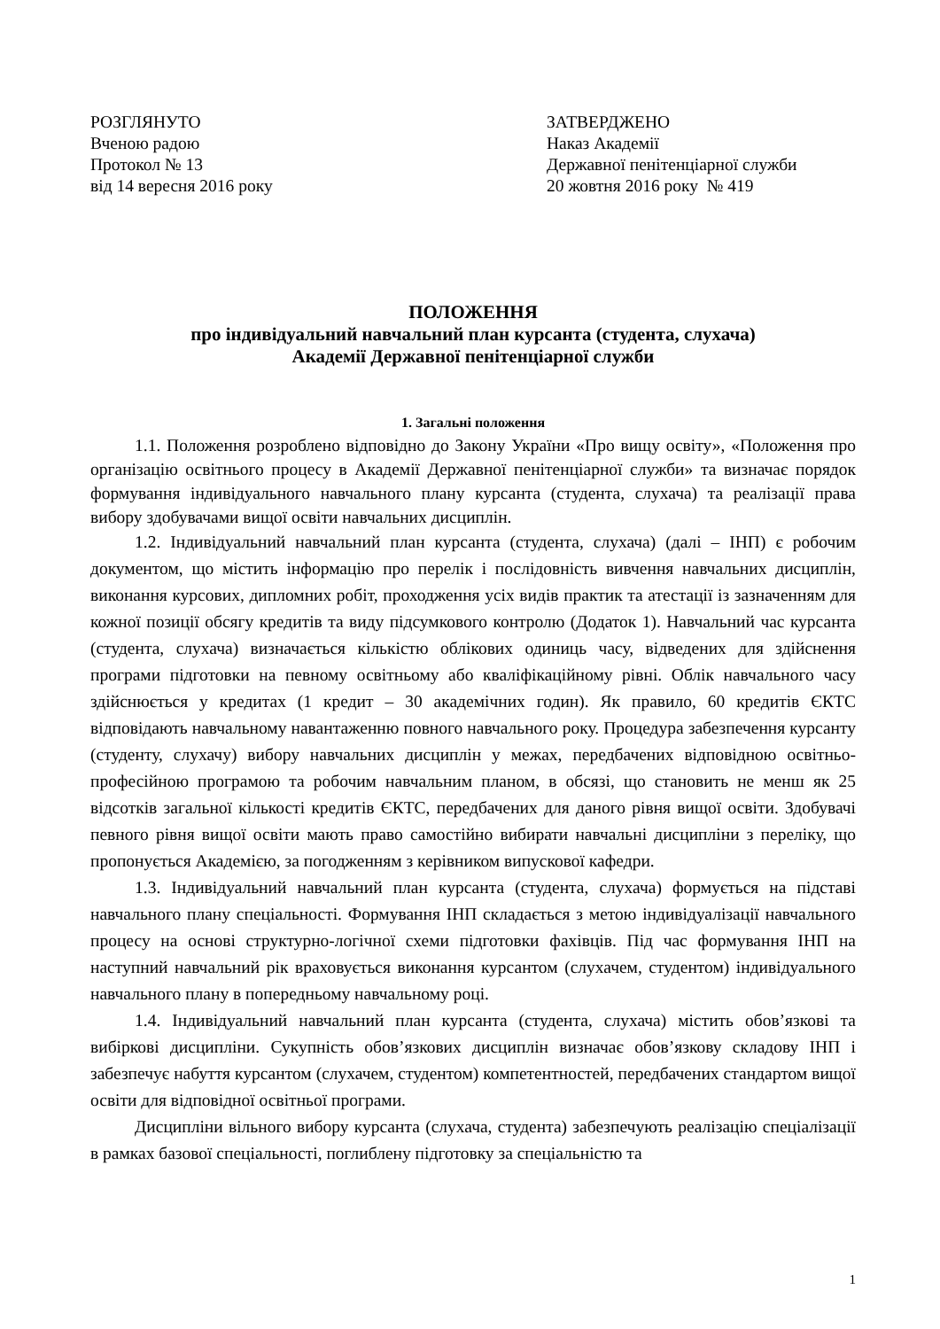РОЗГЛЯНУТО
Вченою радою
Протокол № 13
від 14 вересня 2016 року
ЗАТВЕРДЖЕНО
Наказ Академії
Державної пенітенціарної служби
20 жовтня 2016 року № 419
ПОЛОЖЕННЯ
про індивідуальний навчальний план курсанта (студента, слухача)
Академії Державної пенітенціарної служби
1. Загальні положення
1.1. Положення розроблено відповідно до Закону України «Про вищу освіту», «Положення про організацію освітнього процесу в Академії Державної пенітенціарної служби» та визначає порядок формування індивідуального навчального плану курсанта (студента, слухача) та реалізації права вибору здобувачами вищої освіти навчальних дисциплін.
1.2. Індивідуальний навчальний план курсанта (студента, слухача) (далі – ІНП) є робочим документом, що містить інформацію про перелік і послідовність вивчення навчальних дисциплін, виконання курсових, дипломних робіт, проходження усіх видів практик та атестації із зазначенням для кожної позиції обсягу кредитів та виду підсумкового контролю (Додаток 1). Навчальний час курсанта (студента, слухача) визначається кількістю облікових одиниць часу, відведених для здійснення програми підготовки на певному освітньому або кваліфікаційному рівні. Облік навчального часу здійснюється у кредитах (1 кредит – 30 академічних годин). Як правило, 60 кредитів ЄКТС відповідають навчальному навантаженню повного навчального року. Процедура забезпечення курсанту (студенту, слухачу) вибору навчальних дисциплін у межах, передбачених відповідною освітньо-професійною програмою та робочим навчальним планом, в обсязі, що становить не менш як 25 відсотків загальної кількості кредитів ЄКТС, передбачених для даного рівня вищої освіти. Здобувачі певного рівня вищої освіти мають право самостійно вибирати навчальні дисципліни з переліку, що пропонується Академією, за погодженням з керівником випускової кафедри.
1.3. Індивідуальний навчальний план курсанта (студента, слухача) формується на підставі навчального плану спеціальності. Формування ІНП складається з метою індивідуалізації навчального процесу на основі структурно-логічної схеми підготовки фахівців. Під час формування ІНП на наступний навчальний рік враховується виконання курсантом (слухачем, студентом) індивідуального навчального плану в попередньому навчальному році.
1.4. Індивідуальний навчальний план курсанта (студента, слухача) містить обов’язкові та вибіркові дисципліни. Сукупність обов’язкових дисциплін визначає обов’язкову складову ІНП і забезпечує набуття курсантом (слухачем, студентом) компетентностей, передбачених стандартом вищої освіти для відповідної освітньої програми.
Дисципліни вільного вибору курсанта (слухача, студента) забезпечують реалізацію спеціалізації в рамках базової спеціальності, поглиблену підготовку за спеціальністю та
1